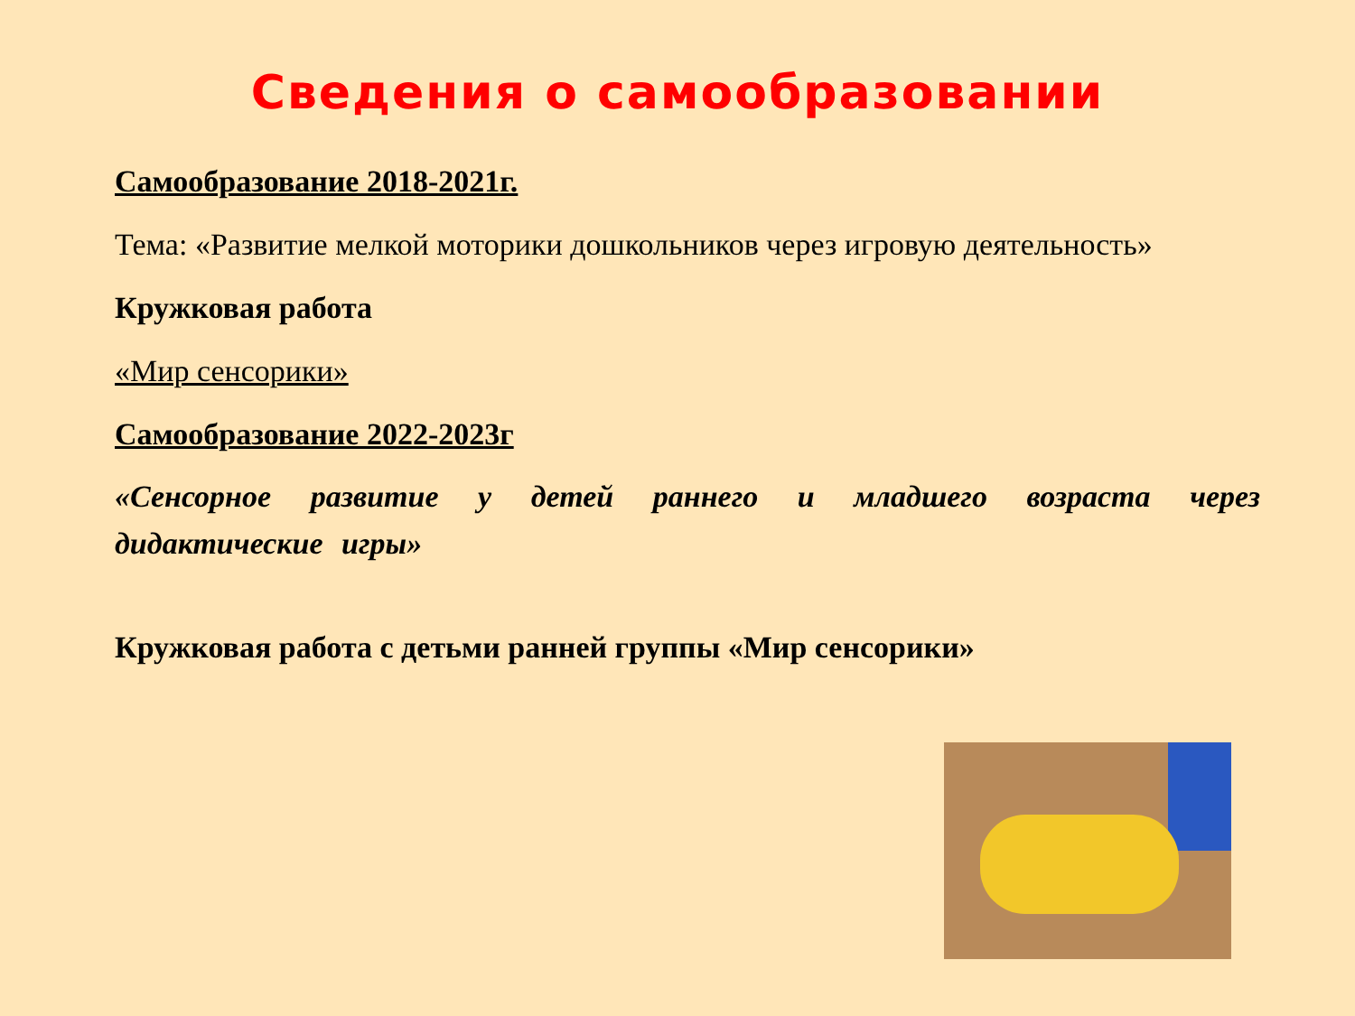Сведения о самообразовании
Самообразование 2018-2021г.
Тема: «Развитие мелкой моторики дошкольников через игровую деятельность»
Кружковая работа
«Мир сенсорики»
Самообразование 2022-2023г
«Сенсорное развитие у детей раннего и младшего возраста через дидактические игры»
Кружковая работа с детьми ранней группы «Мир сенсорики»